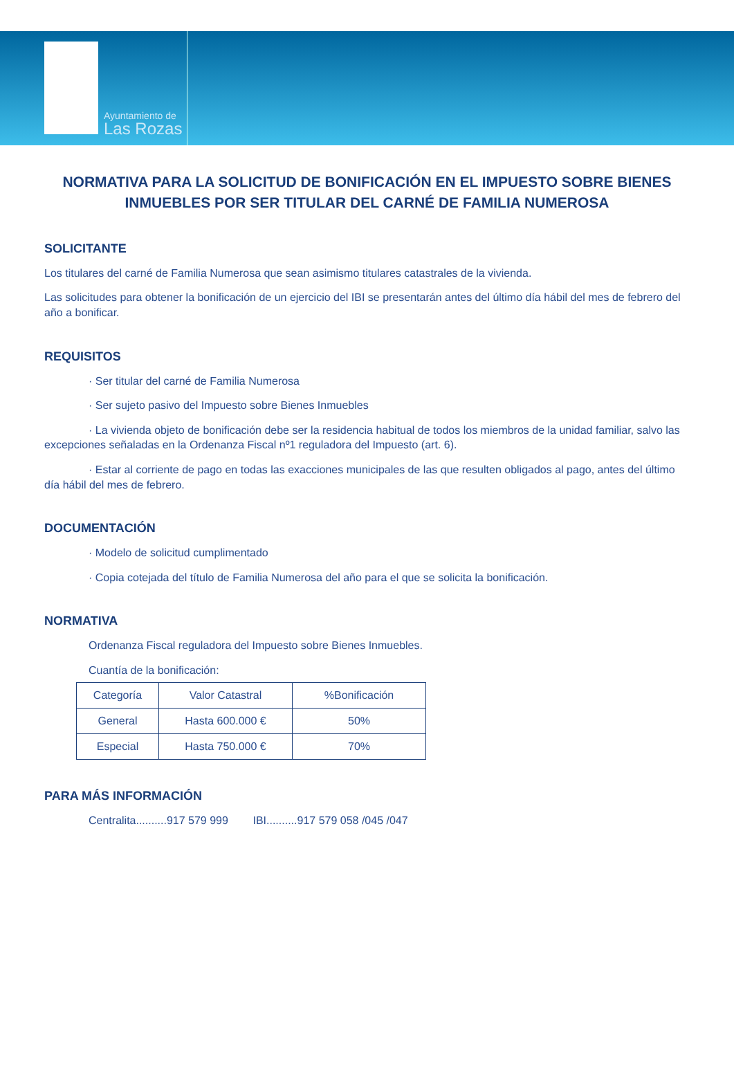Ayuntamiento de
Las Rozas
NORMATIVA PARA LA SOLICITUD DE BONIFICACIÓN EN EL IMPUESTO SOBRE BIENES INMUEBLES POR SER TITULAR DEL CARNÉ DE FAMILIA NUMEROSA
SOLICITANTE
Los titulares del carné de Familia Numerosa que sean asimismo titulares catastrales de la vivienda.
Las solicitudes para obtener la bonificación de un ejercicio del IBI se presentarán antes del último día hábil del mes de febrero del año a bonificar.
REQUISITOS
· Ser titular del carné de Familia Numerosa
· Ser sujeto pasivo del Impuesto sobre Bienes Inmuebles
· La vivienda objeto de bonificación debe ser la residencia habitual de todos los miembros de la unidad familiar, salvo las excepciones señaladas en la Ordenanza Fiscal nº1 reguladora del Impuesto (art. 6).
· Estar al corriente de pago en todas las exacciones municipales de las que resulten obligados al pago, antes del último día hábil del mes de febrero.
DOCUMENTACIÓN
· Modelo de solicitud cumplimentado
· Copia cotejada del título de Familia Numerosa del año para el que se solicita la bonificación.
NORMATIVA
Ordenanza Fiscal reguladora del Impuesto sobre Bienes Inmuebles.
Cuantía de la bonificación:
| Categoría | Valor Catastral | %Bonificación |
| General | Hasta 600.000 € | 50% |
| Especial | Hasta 750.000 € | 70% |
PARA MÁS INFORMACIÓN
Centralita..........917 579 999 IBI..........917 579 058 /045 /047